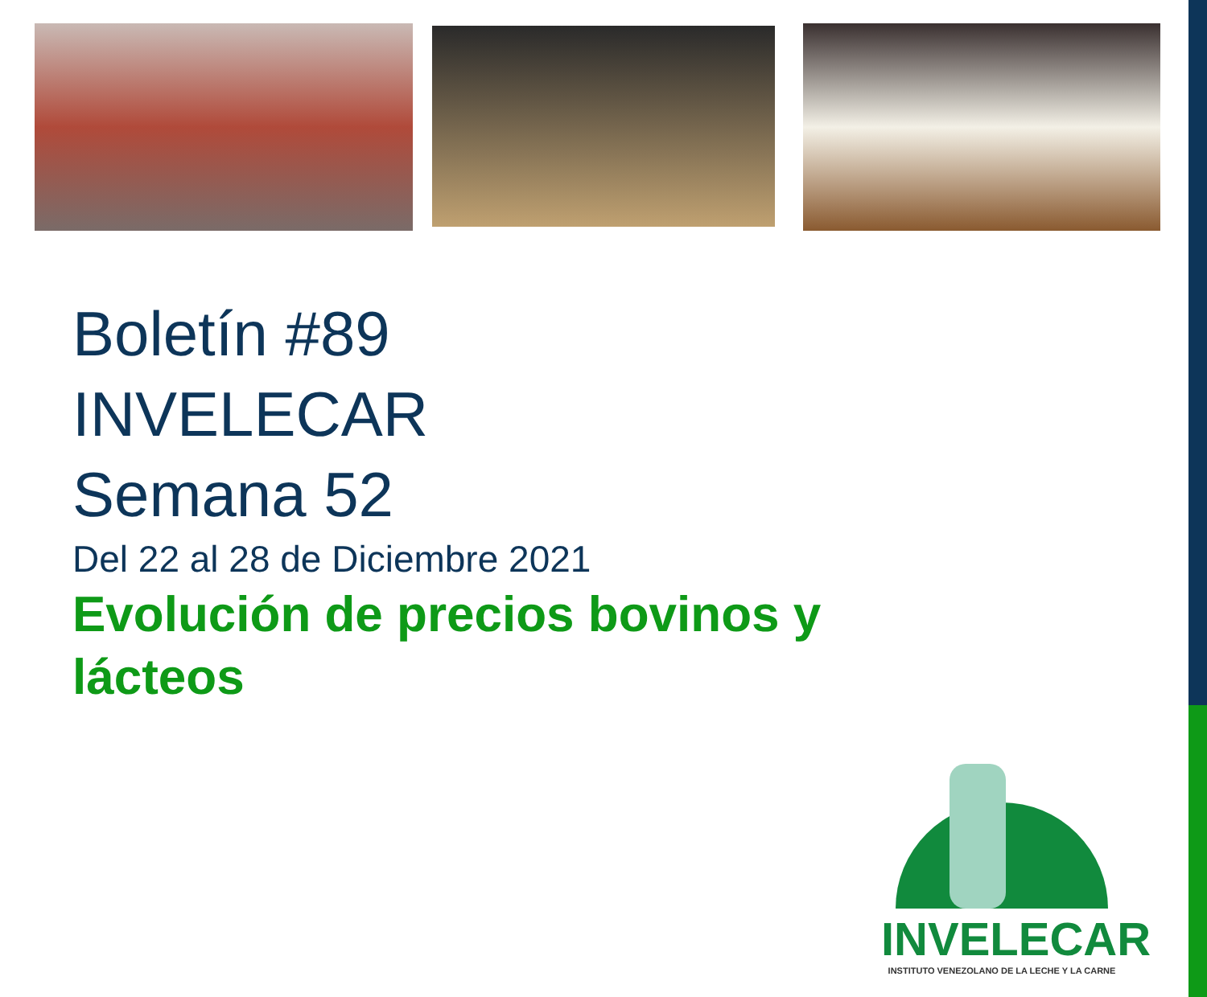Boletín #89
INVELECAR
Semana 52
Del 22 al 28 de Diciembre 2021
Evolución de precios bovinos y lácteos
INVELECAR
INSTITUTO VENEZOLANO DE LA LECHE Y LA CARNE